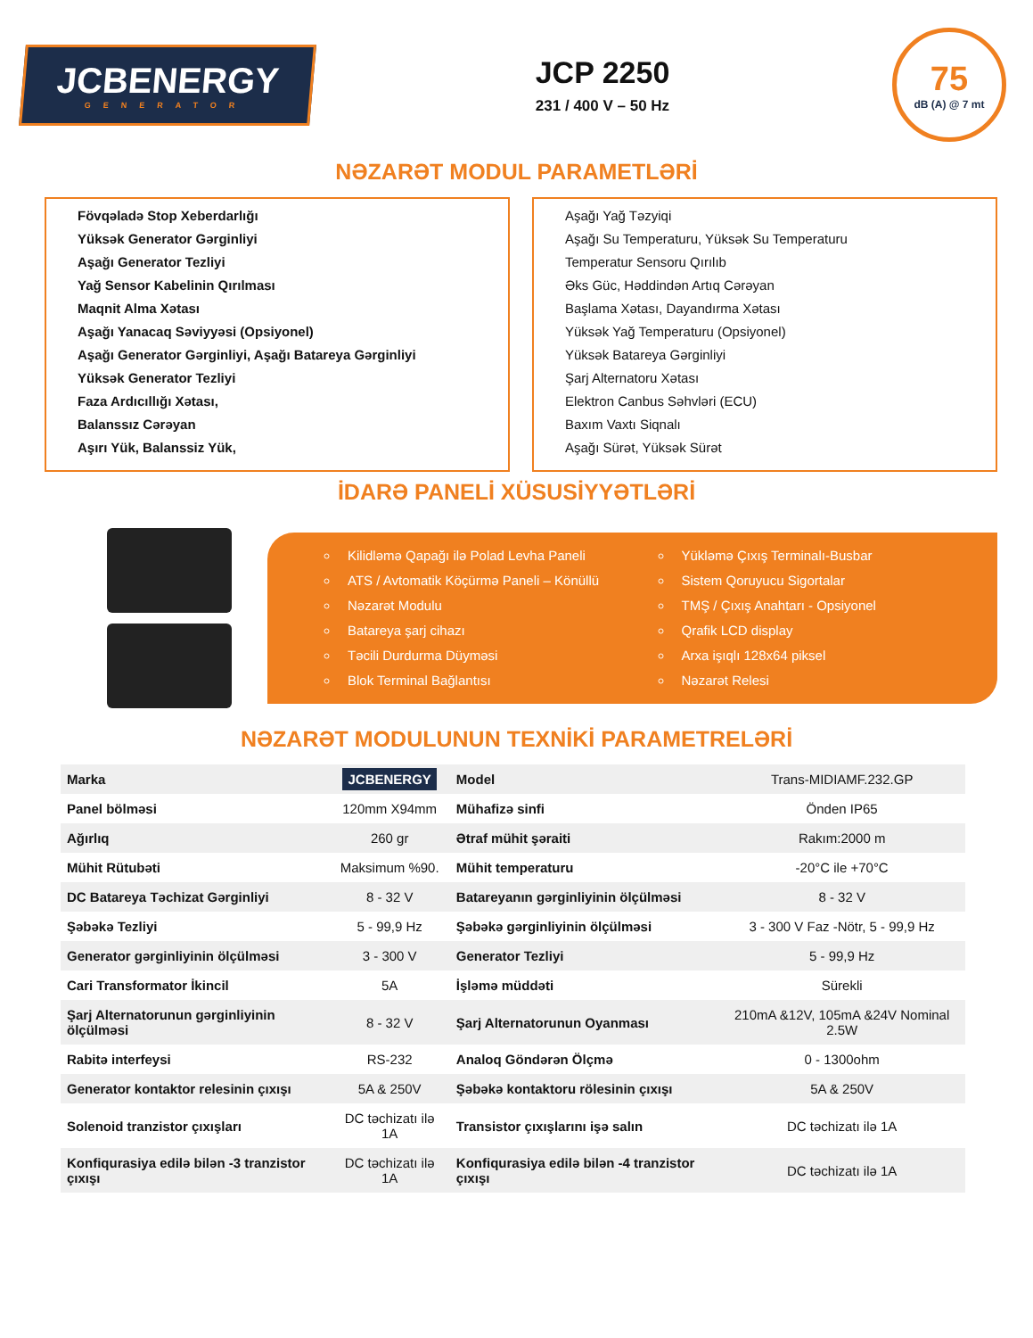JCBENERGY
GENERATOR
JCP 2250
231 / 400 V – 50 Hz
75
dB (A) @ 7 mt
NƏZARƏT MODUL PARAMETLƏRİ
Fövqəladə Stop Xeberdarlığı
Yüksək Generator Gərginliyi
Aşağı Generator Tezliyi
Yağ Sensor Kabelinin Qırılması
Maqnit Alma Xətası
Aşağı Yanacaq Səviyyəsi (Opsiyonel)
Aşağı Generator Gərginliyi, Aşağı Batareya Gərginliyi
Yüksək Generator Tezliyi
Faza Ardıcıllığı Xətası,
Balanssız Cərəyan
Aşırı Yük, Balanssiz Yük,
Aşağı Yağ Təzyiqi
Aşağı Su Temperaturu, Yüksək Su Temperaturu
Temperatur Sensoru Qırılıb
Əks Güc, Həddindən Artıq Cərəyan
Başlama Xətası, Dayandırma Xətası
Yüksək Yağ Temperaturu (Opsiyonel)
Yüksək Batareya Gərginliyi
Şarj Alternatoru Xətası
Elektron Canbus Səhvləri (ECU)
Baxım Vaxtı Siqnalı
Aşağı Sürət, Yüksək Sürət
İDARƏ PANELİ XÜSUSİYYƏTLƏRİ
Kilidləmə Qapağı ilə Polad Levha Paneli
ATS / Avtomatik Köçürmə Paneli – Könüllü
Nəzarət Modulu
Batareya şarj cihazı
Təcili Durdurma Düyməsi
Blok Terminal Bağlantısı
Yükləmə Çıxış Terminalı-Busbar
Sistem Qoruyucu Sigortalar
TMŞ / Çıxış Anahtarı - Opsiyonel
Qrafik LCD display
Arxa işıqlı 128x64 piksel
Nəzarət Relesi
NƏZARƏT MODULUNUN TEXNİKİ PARAMETRELƏRİ
| Marka | JCBENERGY | Model | Trans-MIDIAMF.232.GP |
| Panel bölməsi | 120mm X94mm | Mühafizə sinfi | Önden IP65 |
| Ağırlıq | 260 gr | Ətraf mühit şəraiti | Rakım:2000 m |
| Mühit Rütubəti | Maksimum %90. | Mühit temperaturu | -20°C ile +70°C |
| DC Batareya Təchizat Gərginliyi | 8 - 32 V | Batareyanın gərginliyinin ölçülməsi | 8 - 32 V |
| Şəbəkə Tezliyi | 5 - 99,9 Hz | Şəbəkə gərginliyinin ölçülməsi | 3 - 300 V Faz -Nötr, 5 - 99,9 Hz |
| Generator gərginliyinin ölçülməsi | 3 - 300 V | Generator Tezliyi | 5 - 99,9 Hz |
| Cari Transformator İkincil | 5A | İşləmə müddəti | Sürekli |
| Şarj Alternatorunun gərginliyinin ölçülməsi | 8 - 32 V | Şarj Alternatorunun Oyanması | 210mA &12V, 105mA &24V Nominal 2.5W |
| Rabitə interfeysi | RS-232 | Analoq Göndərən Ölçmə | 0 - 1300ohm |
| Generator kontaktor relesinin çıxışı | 5A & 250V | Şəbəkə kontaktoru rölesinin çıxışı | 5A & 250V |
| Solenoid tranzistor çıxışları | DC təchizatı ilə 1A | Transistor çıxışlarını işə salın | DC təchizatı ilə 1A |
| Konfiqurasiya edilə bilən -3 tranzistor çıxışı | DC təchizatı ilə 1A | Konfiqurasiya edilə bilən -4 tranzistor çıxışı | DC təchizatı ilə 1A |